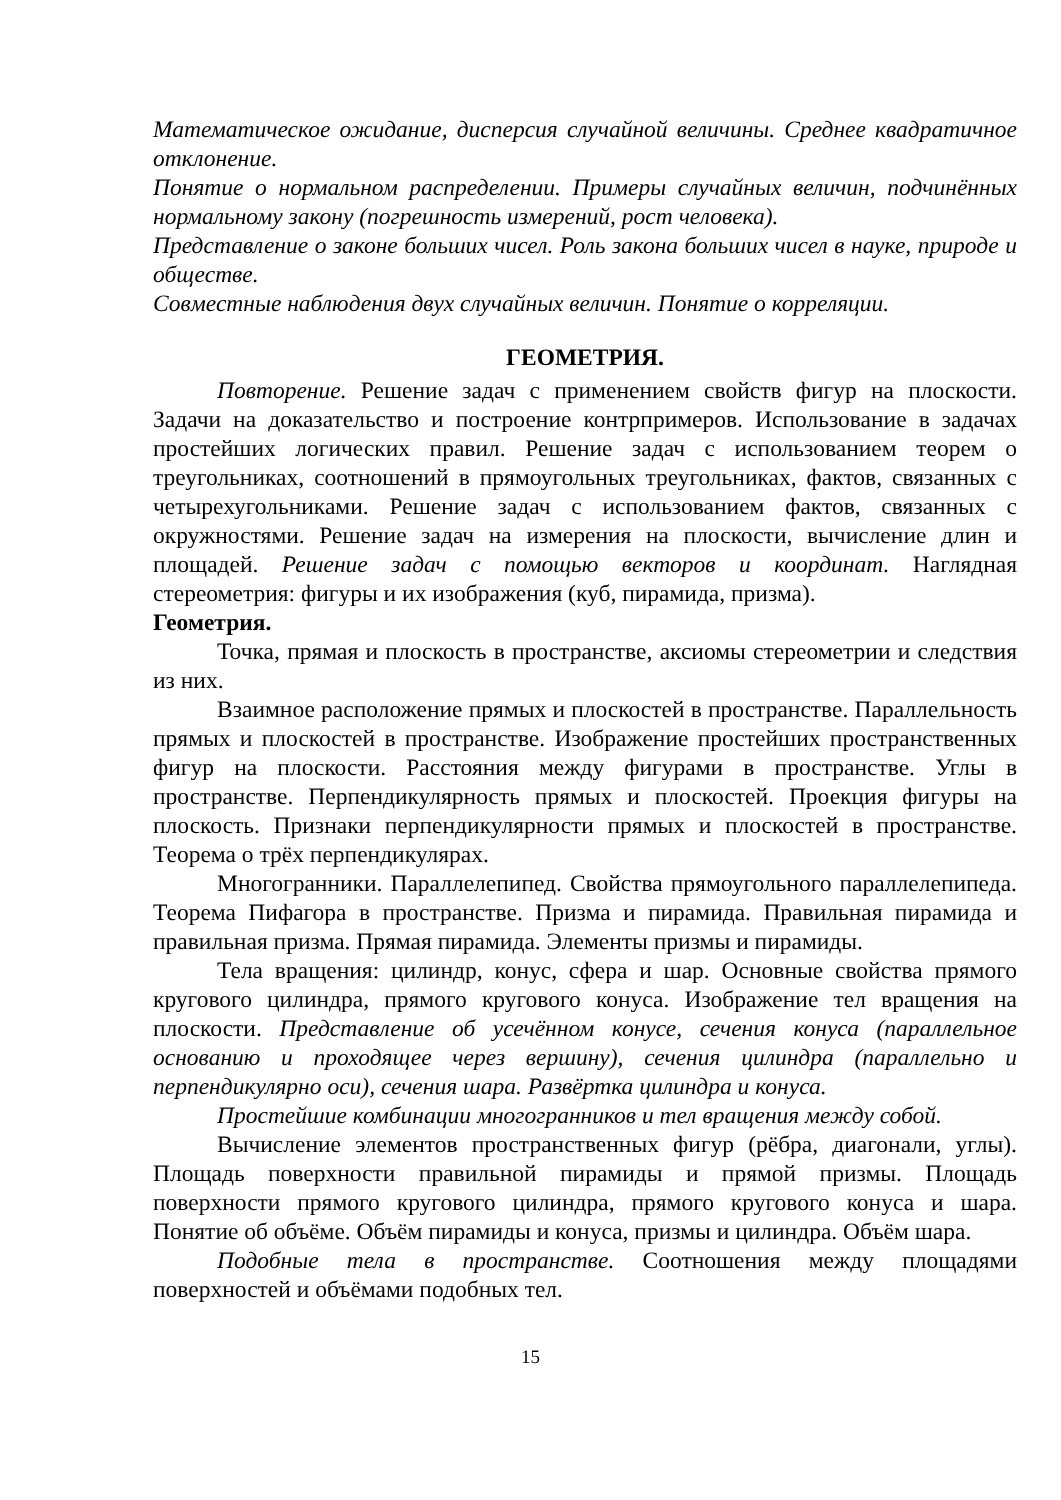Математическое ожидание, дисперсия случайной величины. Среднее квадратичное отклонение.
Понятие о нормальном распределении. Примеры случайных величин, подчинённых нормальному закону (погрешность измерений, рост человека).
Представление о законе больших чисел. Роль закона больших чисел в науке, природе и обществе.
Совместные наблюдения двух случайных величин. Понятие о корреляции.
ГЕОМЕТРИЯ.
Повторение. Решение задач с применением свойств фигур на плоскости. Задачи на доказательство и построение контрпримеров. Использование в задачах простейших логических правил. Решение задач с использованием теорем о треугольниках, соотношений в прямоугольных треугольниках, фактов, связанных с четырехугольниками. Решение задач с использованием фактов, связанных с окружностями. Решение задач на измерения на плоскости, вычисление длин и площадей. Решение задач с помощью векторов и координат. Наглядная стереометрия: фигуры и их изображения (куб, пирамида, призма).
Геометрия.
Точка, прямая и плоскость в пространстве, аксиомы стереометрии и следствия из них.
Взаимное расположение прямых и плоскостей в пространстве. Параллельность прямых и плоскостей в пространстве. Изображение простейших пространственных фигур на плоскости. Расстояния между фигурами в пространстве. Углы в пространстве. Перпендикулярность прямых и плоскостей. Проекция фигуры на плоскость. Признаки перпендикулярности прямых и плоскостей в пространстве. Теорема о трёх перпендикулярах.
Многогранники. Параллелепипед. Свойства прямоугольного параллелепипеда. Теорема Пифагора в пространстве. Призма и пирамида. Правильная пирамида и правильная призма. Прямая пирамида. Элементы призмы и пирамиды.
Тела вращения: цилиндр, конус, сфера и шар. Основные свойства прямого кругового цилиндра, прямого кругового конуса. Изображение тел вращения на плоскости. Представление об усечённом конусе, сечения конуса (параллельное основанию и проходящее через вершину), сечения цилиндра (параллельно и перпендикулярно оси), сечения шара. Развёртка цилиндра и конуса.
Простейшие комбинации многогранников и тел вращения между собой.
Вычисление элементов пространственных фигур (рёбра, диагонали, углы). Площадь поверхности правильной пирамиды и прямой призмы. Площадь поверхности прямого кругового цилиндра, прямого кругового конуса и шара. Понятие об объёме. Объём пирамиды и конуса, призмы и цилиндра. Объём шара.
Подобные тела в пространстве. Соотношения между площадями поверхностей и объёмами подобных тел.
15